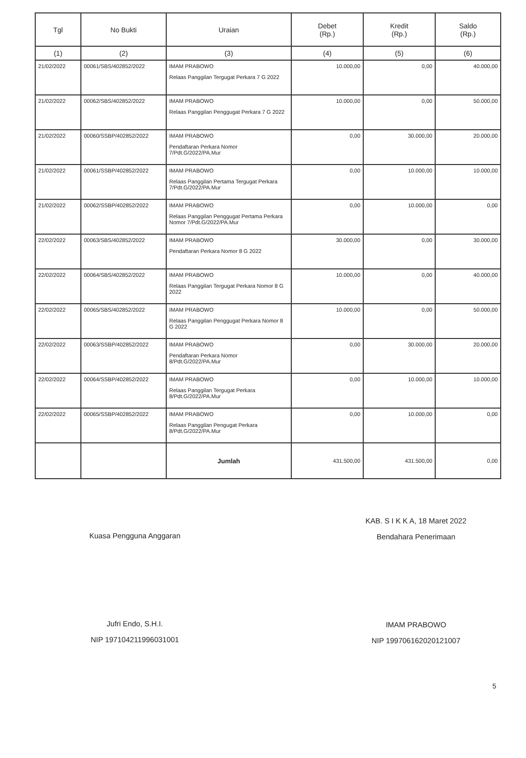| Tgl | No Bukti | Uraian | Debet (Rp.) | Kredit (Rp.) | Saldo (Rp.) |
| --- | --- | --- | --- | --- | --- |
| (1) | (2) | (3) | (4) | (5) | (6) |
| 21/02/2022 | 00061/SBS/402852/2022 | IMAM PRABOWO Relaas Panggilan Tergugat Perkara 7 G 2022 | 10.000,00 | 0,00 | 40.000,00 |
| 21/02/2022 | 00062/SBS/402852/2022 | IMAM PRABOWO Relaas Panggilan Penggugat Perkara 7 G 2022 | 10.000,00 | 0,00 | 50.000,00 |
| 21/02/2022 | 00060/SSBP/402852/2022 | IMAM PRABOWO Pendaftaran Perkara Nomor 7/Pdt.G/2022/PA.Mur | 0,00 | 30.000,00 | 20.000,00 |
| 21/02/2022 | 00061/SSBP/402852/2022 | IMAM PRABOWO Relaas Panggilan Pertama Tergugat Perkara 7/Pdt.G/2022/PA.Mur | 0,00 | 10.000,00 | 10.000,00 |
| 21/02/2022 | 00062/SSBP/402852/2022 | IMAM PRABOWO Relaas Panggilan Penggugat Pertama Perkara Nomor 7/Pdt.G/2022/PA.Mur | 0,00 | 10.000,00 | 0,00 |
| 22/02/2022 | 00063/SBS/402852/2022 | IMAM PRABOWO Pendaftaran Perkara Nomor 8 G 2022 | 30.000,00 | 0,00 | 30.000,00 |
| 22/02/2022 | 00064/SBS/402852/2022 | IMAM PRABOWO Relaas Panggilan Tergugat Perkara Nomor 8 G 2022 | 10.000,00 | 0,00 | 40.000,00 |
| 22/02/2022 | 00065/SBS/402852/2022 | IMAM PRABOWO Relaas Panggilan Penggugat Perkara Nomor 8 G 2022 | 10.000,00 | 0,00 | 50.000,00 |
| 22/02/2022 | 00063/SSBP/402852/2022 | IMAM PRABOWO Pendaftaran Perkara Nomor 8/Pdt.G/2022/PA.Mur | 0,00 | 30.000,00 | 20.000,00 |
| 22/02/2022 | 00064/SSBP/402852/2022 | IMAM PRABOWO Relaas Panggilan Tergugat Perkara 8/Pdt.G/2022/PA.Mur | 0,00 | 10.000,00 | 10.000,00 |
| 22/02/2022 | 00065/SSBP/402852/2022 | IMAM PRABOWO Relaas Panggilan Pengugat Perkara 8/Pdt.G/2022/PA.Mur | 0,00 | 10.000,00 | 0,00 |
| | | Jumlah | 431.500,00 | 431.500,00 | 0,00 |
Kuasa Pengguna Anggaran
Jufri Endo, S.H.I.
NIP 197104211996031001
KAB. S I K K A, 18 Maret 2022
Bendahara Penerimaan
IMAM PRABOWO
NIP 199706162020121007
5